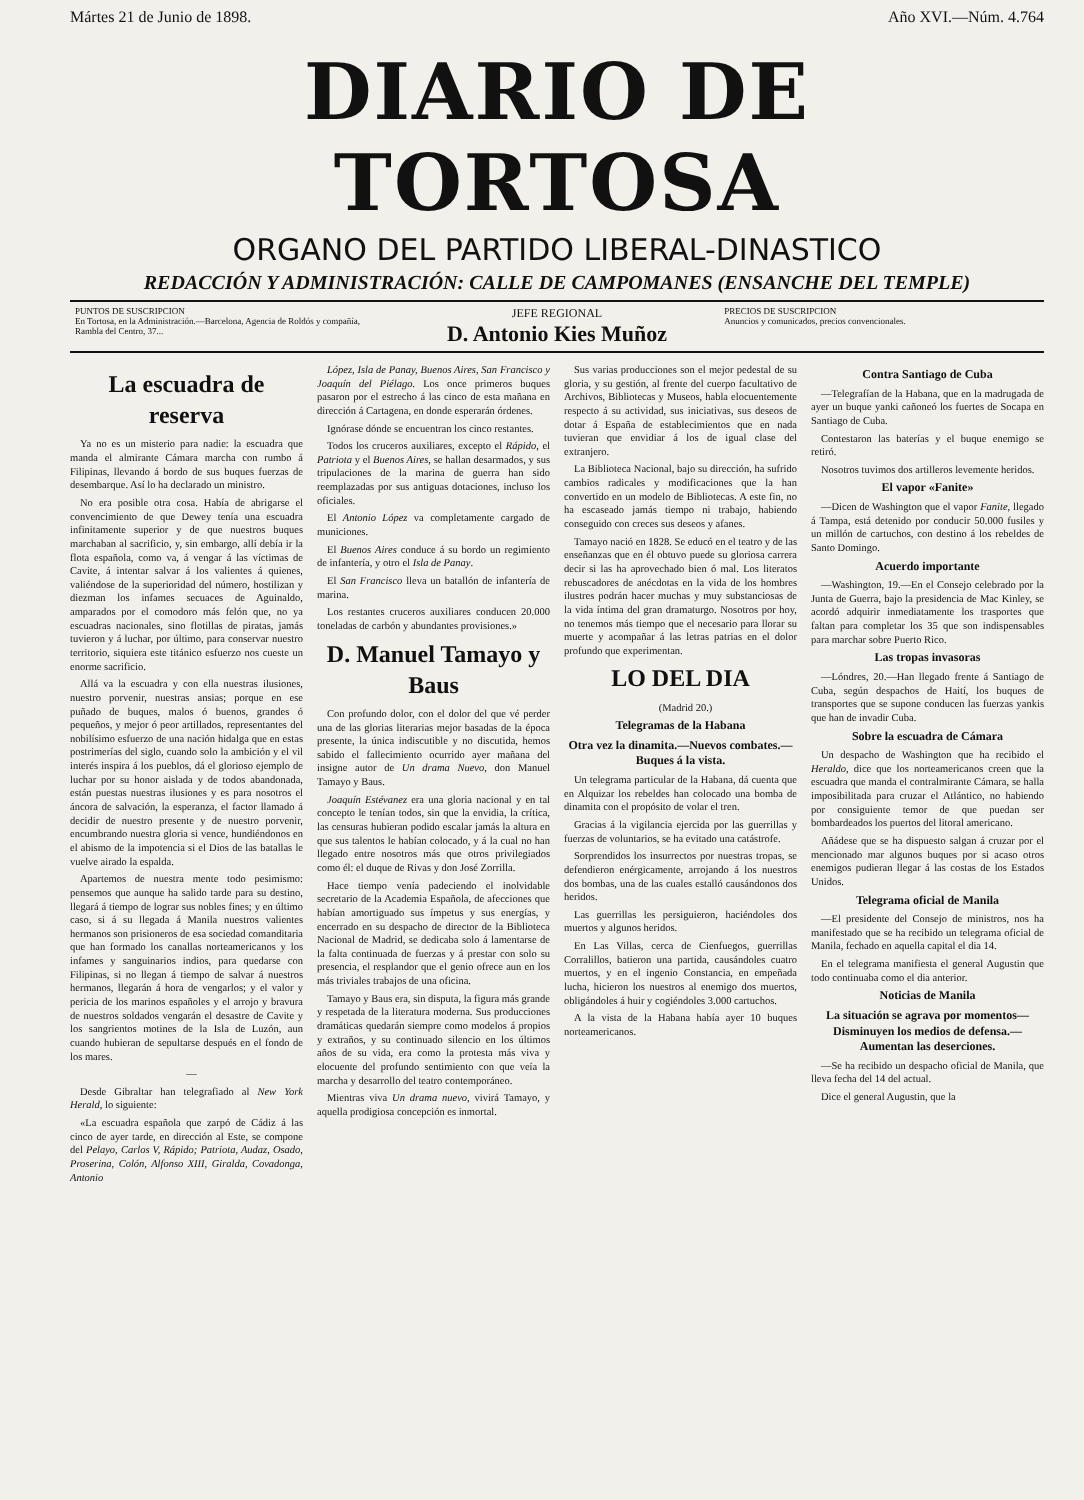Mártes 21 de Junio de 1898. Año XVI.—Núm. 4.764
DIARIO DE TORTOSA
ORGANO DEL PARTIDO LIBERAL-DINASTICO
REDACCIÓN Y ADMINISTRACIÓN: CALLE DE CAMPOMANES (ENSANCHE DEL TEMPLE)
PUNTOS DE SUSCRIPCION
En Tortosa, en la Administración.—Barcelona, Agencia de Roldós y compañía, Rambla del Centro, 37...
JEFE REGIONAL
D. Antonio Kies Muñoz
PRECIOS DE SUSCRIPCION
Anuncios y comunicados, precios convencionales.
La escuadra de reserva
Ya no es un misterio para nadie: la escuadra que manda el almirante Cámara marcha con rumbo á Filipinas, llevando á bordo de sus buques fuerzas de desembarque. Así lo ha declarado un ministro.
No era posible otra cosa. Había de abrigarse el convencimiento de que Dewey tenía una escuadra infinitamente superior y de que nuestros buques marchaban al sacrificio, y, sin embargo, allí debía ir la flota española, como va, á vengar á las víctimas de Cavite, á intentar salvar á los valientes á quienes, valiéndose de la superioridad del número, hostilizan y diezman los infames secuaces de Aguinaldo, amparados por el comodoro más felón que, no ya escuadras nacionales, sino flotillas de piratas, jamás tuvieron y á luchar, por último, para conservar nuestro territorio, siquiera este titánico esfuerzo nos cueste un enorme sacrificio.
Allá va la escuadra y con ella nuestras ilusiones, nuestro porvenir, nuestras ansias; porque en ese puñado de buques, malos ó buenos, grandes ó pequeños, y mejor ó peor artillados, representantes del nobilísimo esfuerzo de una nación hidalga que en estas postrimerías del siglo, cuando solo la ambición y el vil interés inspira á los pueblos, dá el glorioso ejemplo de luchar por su honor aislada y de todos abandonada, están puestas nuestras ilusiones y es para nosotros el áncora de salvación, la esperanza, el factor llamado á decidir de nuestro presente y de nuestro porvenir, encumbrando nuestra gloria si vence, hundiéndonos en el abismo de la impotencia si el Dios de las batallas le vuelve airado la espalda.
Apartemos de nuestra mente todo pesimismo: pensemos que aunque ha salido tarde para su destino, llegará á tiempo de lograr sus nobles fines; y en último caso, si á su llegada á Manila nuestros valientes hermanos son prisioneros de esa sociedad comanditaria que han formado los canallas norteamericanos y los infames y sanguinarios indios, para quedarse con Filipinas, si no llegan á tiempo de salvar á nuestros hermanos, llegarán á hora de vengarlos; y el valor y pericia de los marinos españoles y el arrojo y bravura de nuestros soldados vengarán el desastre de Cavite y los sangrientos motines de la Isla de Luzón, aun cuando hubieran de sepultarse después en el fondo de los mares.
—
Desde Gibraltar han telegrafiado al New York Herald, lo siguiente:
«La escuadra española que zarpó de Cádiz á las cinco de ayer tarde, en dirección al Este, se compone del Pelayo, Carlos V, Rápido; Patriota, Audaz, Osado, Proserina, Colón, Alfonso XIII, Giralda, Covadonga, Antonio
López, Isla de Panay, Buenos Aires, San Francisco y Joaquín del Piélago. Los once primeros buques pasaron por el estrecho á las cinco de esta mañana en dirección á Cartagena, en donde esperarán órdenes.
Ignórase dónde se encuentran los cinco restantes.
Todos los cruceros auxiliares, excepto el Rápido, el Patriota y el Buenos Aires, se hallan desarmados, y sus tripulaciones de la marina de guerra han sido reemplazadas por sus antiguas dotaciones, incluso los oficiales.
El Antonio López va completamente cargado de municiones.
El Buenos Aires conduce á su bordo un regimiento de infantería, y otro el Isla de Panay.
El San Francisco lleva un batallón de infantería de marina.
Los restantes cruceros auxiliares conducen 20.000 toneladas de carbón y abundantes provisiones.»
D. Manuel Tamayo y Baus
Con profundo dolor, con el dolor del que vé perder una de las glorias literarias mejor basadas de la época presente, la única indiscutible y no discutida, hemos sabido el fallecimiento ocurrido ayer mañana del insigne autor de Un drama Nuevo, don Manuel Tamayo y Baus.
Joaquín Estévanez era una gloria nacional y en tal concepto le tenían todos, sin que la envidia, la crítica, las censuras hubieran podido escalar jamás la altura en que sus talentos le habían colocado, y á la cual no han llegado entre nosotros más que otros privilegiados como él: el duque de Rivas y don José Zorrilla.
Hace tiempo venía padeciendo el inolvidable secretario de la Academia Española, de afecciones que habían amortiguado sus ímpetus y sus energías, y encerrado en su despacho de director de la Biblioteca Nacional de Madrid, se dedicaba solo á lamentarse de la falta continuada de fuerzas y á prestar con solo su presencia, el resplandor que el genio ofrece aun en los más triviales trabajos de una oficina.
Tamayo y Baus era, sin disputa, la figura más grande y respetada de la literatura moderna. Sus producciones dramáticas quedarán siempre como modelos á propios y extraños, y su continuado silencio en los últimos años de su vida, era como la protesta más viva y elocuente del profundo sentimiento con que veía la marcha y desarrollo del teatro contemporáneo.
Mientras viva Un drama nuevo, vivirá Tamayo, y aquella prodigiosa concepción es inmortal.
Sus varias producciones son el mejor pedestal de su gloria, y su gestión, al frente del cuerpo facultativo de Archivos, Bibliotecas y Museos, habla elocuentemente respecto á su actividad, sus iniciativas, sus deseos de dotar á España de establecimientos que en nada tuvieran que envidiar á los de igual clase del extranjero.
La Biblioteca Nacional, bajo su dirección, ha sufrido cambios radicales y modificaciones que la han convertido en un modelo de Bibliotecas. A este fin, no ha escaseado jamás tiempo ni trabajo, habiendo conseguido con creces sus deseos y afanes.
Tamayo nació en 1828. Se educó en el teatro y de las enseñanzas que en él obtuvo puede su gloriosa carrera decir si las ha aprovechado bien ó mal. Los literatos rebuscadores de anécdotas en la vida de los hombres ilustres podrán hacer muchas y muy substanciosas de la vida íntima del gran dramaturgo. Nosotros por hoy, no tenemos más tiempo que el necesario para llorar su muerte y acompañar á las letras patrias en el dolor profundo que experimentan.
LO DEL DIA
(Madrid 20.)
Telegramas de la Habana
Otra vez la dinamita.—Nuevos combates.—Buques á la vista.
Un telegrama particular de la Habana, dá cuenta que en Alquizar los rebeldes han colocado una bomba de dinamita con el propósito de volar el tren.
Gracias á la vigilancia ejercida por las guerrillas y fuerzas de voluntarios, se ha evitado una catástrofe.
Sorprendidos los insurrectos por nuestras tropas, se defendieron enérgicamente, arrojando á los nuestros dos bombas, una de las cuales estalló causándonos dos heridos.
Las guerrillas les persiguieron, haciéndoles dos muertos y algunos heridos.
En Las Villas, cerca de Cienfuegos, guerrillas Corralillos, batieron una partida, causándoles cuatro muertos, y en el ingenio Constancia, en empeñada lucha, hicieron los nuestros al enemigo dos muertos, obligándoles á huir y cogiéndoles 3.000 cartuchos.
A la vista de la Habana había ayer 10 buques norteamericanos.
Contra Santiago de Cuba
—Telegrafían de la Habana, que en la madrugada de ayer un buque yanki cañoneó los fuertes de Socapa en Santiago de Cuba.
Contestaron las baterías y el buque enemigo se retiró.
Nosotros tuvimos dos artilleros levemente heridos.
El vapor «Fanite»
—Dicen de Washington que el vapor Fanite, llegado á Tampa, está detenido por conducir 50.000 fusiles y un millón de cartuchos, con destino á los rebeldes de Santo Domingo.
Acuerdo importante
—Washington, 19.—En el Consejo celebrado por la Junta de Guerra, bajo la presidencia de Mac Kinley, se acordó adquirir inmediatamente los trasportes que faltan para completar los 35 que son indispensables para marchar sobre Puerto Rico.
Las tropas invasoras
—Lóndres, 20.—Han llegado frente á Santiago de Cuba, según despachos de Haití, los buques de transportes que se supone conducen las fuerzas yankis que han de invadir Cuba.
Sobre la escuadra de Cámara
Un despacho de Washington que ha recibido el Heraldo, dice que los norteamericanos creen que la escuadra que manda el contralmirante Cámara, se halla imposibilitada para cruzar el Atlántico, no habiendo por consiguiente temor de que puedan ser bombardeados los puertos del litoral americano.
Añádese que se ha dispuesto salgan á cruzar por el mencionado mar algunos buques por si acaso otros enemigos pudieran llegar á las costas de los Estados Unidos.
Telegrama oficial de Manila
—El presidente del Consejo de ministros, nos ha manifestado que se ha recibido un telegrama oficial de Manila, fechado en aquella capital el dia 14.
En el telegrama manifiesta el general Augustin que todo continuaba como el dia anterior.
Noticias de Manila
La situación se agrava por momentos—Disminuyen los medios de defensa.—Aumentan las deserciones.
—Se ha recibido un despacho oficial de Manila, que lleva fecha del 14 del actual.
Dice el general Augustin, que la